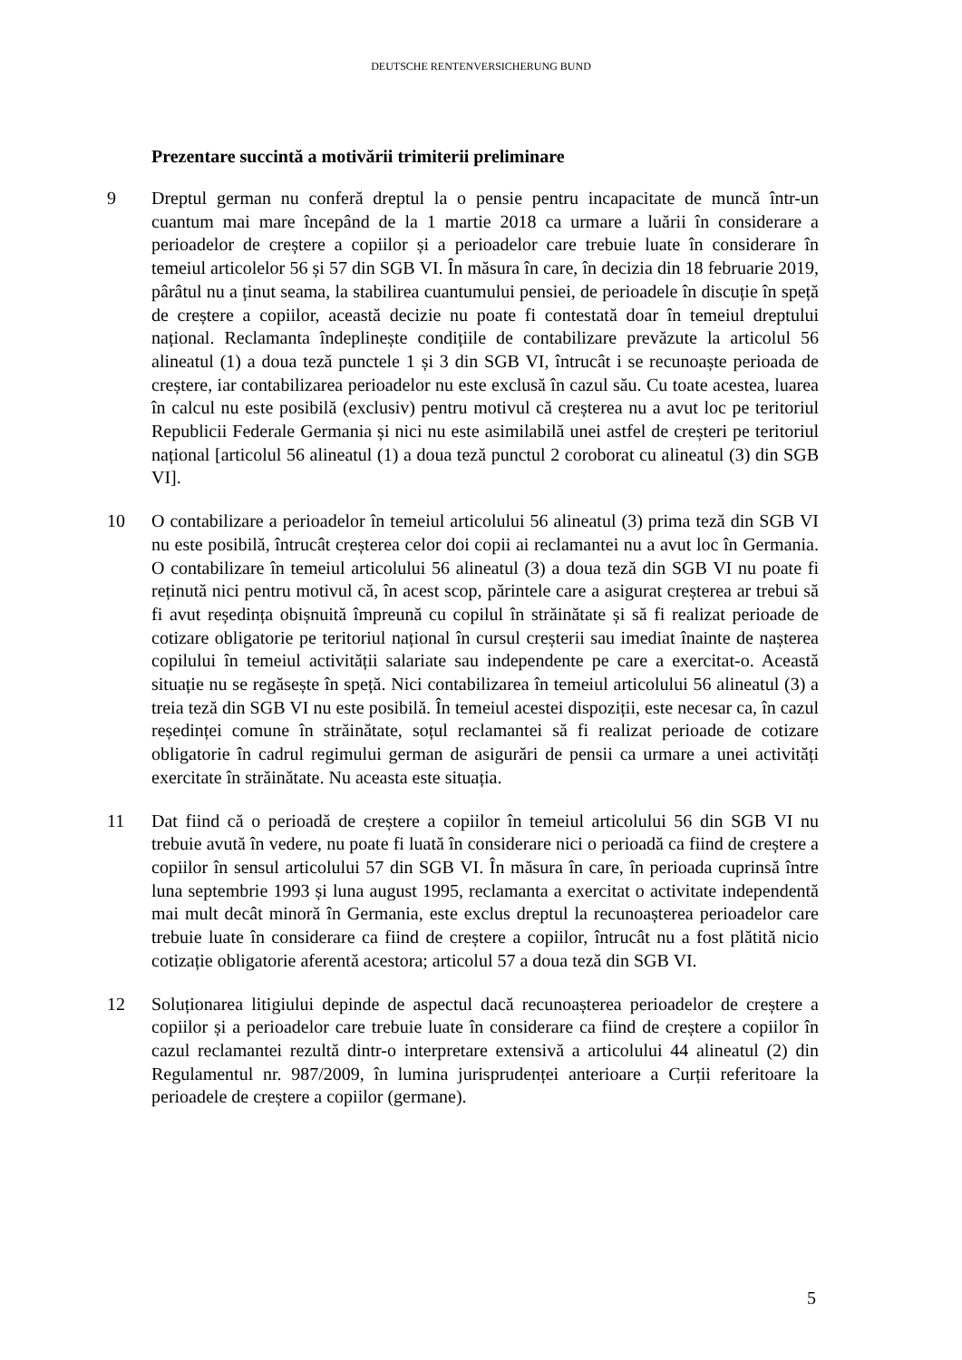DEUTSCHE RENTENVERSICHERUNG BUND
Prezentare succintă a motivării trimiterii preliminare
9 Dreptul german nu conferă dreptul la o pensie pentru incapacitate de muncă într-un cuantum mai mare începând de la 1 martie 2018 ca urmare a luării în considerare a perioadelor de creștere a copiilor și a perioadelor care trebuie luate în considerare în temeiul articolelor 56 și 57 din SGB VI. În măsura în care, în decizia din 18 februarie 2019, pârâtul nu a ținut seama, la stabilirea cuantumului pensiei, de perioadele în discuție în speță de creștere a copiilor, această decizie nu poate fi contestată doar în temeiul dreptului național. Reclamanta îndeplinește condițiile de contabilizare prevăzute la articolul 56 alineatul (1) a doua teză punctele 1 și 3 din SGB VI, întrucât i se recunoaște perioada de creștere, iar contabilizarea perioadelor nu este exclusă în cazul său. Cu toate acestea, luarea în calcul nu este posibilă (exclusiv) pentru motivul că creșterea nu a avut loc pe teritoriul Republicii Federale Germania și nici nu este asimilabilă unei astfel de creșteri pe teritoriul național [articolul 56 alineatul (1) a doua teză punctul 2 coroborat cu alineatul (3) din SGB VI].
10 O contabilizare a perioadelor în temeiul articolului 56 alineatul (3) prima teză din SGB VI nu este posibilă, întrucât creșterea celor doi copii ai reclamantei nu a avut loc în Germania. O contabilizare în temeiul articolului 56 alineatul (3) a doua teză din SGB VI nu poate fi reținută nici pentru motivul că, în acest scop, părintele care a asigurat creșterea ar trebui să fi avut reședința obișnuită împreună cu copilul în străinătate și să fi realizat perioade de cotizare obligatorie pe teritoriul național în cursul creșterii sau imediat înainte de nașterea copilului în temeiul activității salariate sau independente pe care a exercitat-o. Această situație nu se regăsește în speță. Nici contabilizarea în temeiul articolului 56 alineatul (3) a treia teză din SGB VI nu este posibilă. În temeiul acestei dispoziții, este necesar ca, în cazul reședinței comune în străinătate, soțul reclamantei să fi realizat perioade de cotizare obligatorie în cadrul regimului german de asigurări de pensii ca urmare a unei activități exercitate în străinătate. Nu aceasta este situația.
11 Dat fiind că o perioadă de creștere a copiilor în temeiul articolului 56 din SGB VI nu trebuie avută în vedere, nu poate fi luată în considerare nici o perioadă ca fiind de creștere a copiilor în sensul articolului 57 din SGB VI. În măsura în care, în perioada cuprinsă între luna septembrie 1993 și luna august 1995, reclamanta a exercitat o activitate independentă mai mult decât minoră în Germania, este exclus dreptul la recunoașterea perioadelor care trebuie luate în considerare ca fiind de creștere a copiilor, întrucât nu a fost plătită nicio cotizație obligatorie aferentă acestora; articolul 57 a doua teză din SGB VI.
12 Soluționarea litigiului depinde de aspectul dacă recunoașterea perioadelor de creștere a copiilor și a perioadelor care trebuie luate în considerare ca fiind de creștere a copiilor în cazul reclamantei rezultă dintr-o interpretare extensivă a articolului 44 alineatul (2) din Regulamentul nr. 987/2009, în lumina jurisprudenței anterioare a Curții referitoare la perioadele de creștere a copiilor (germane).
5